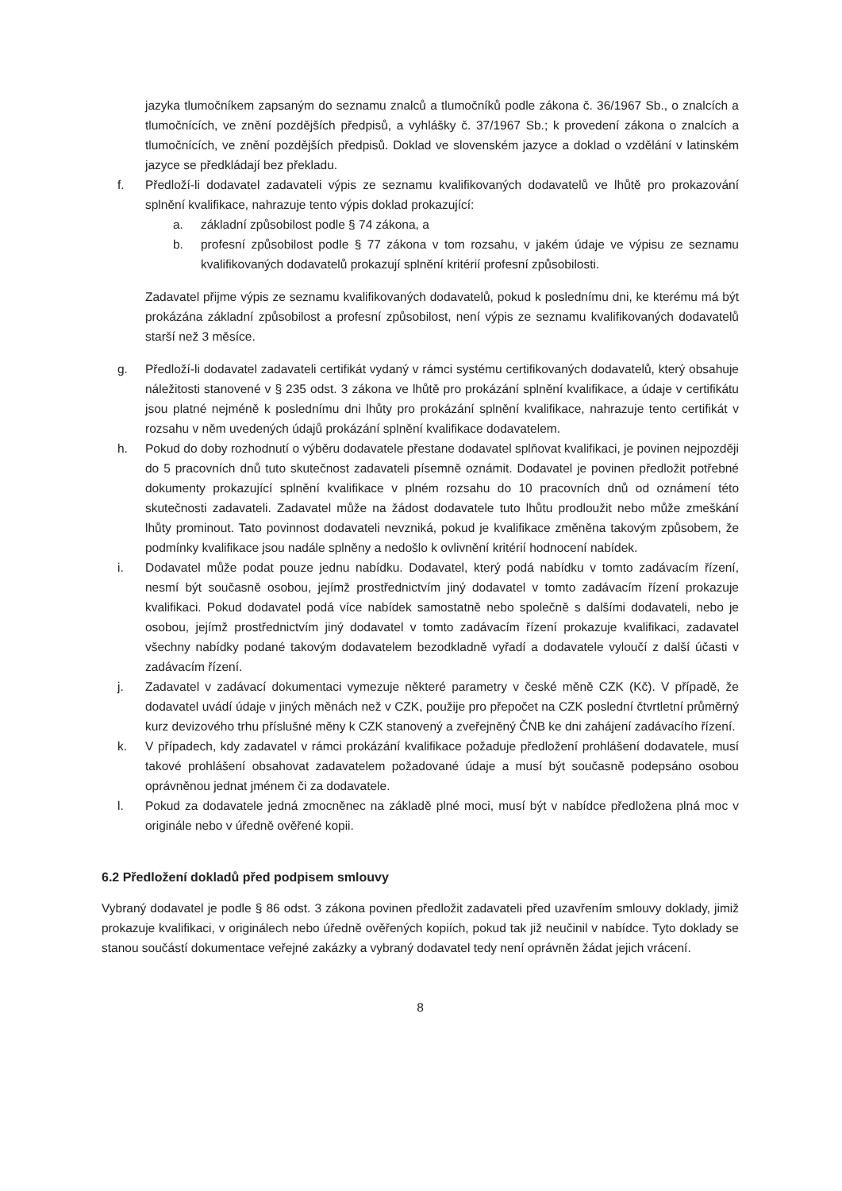jazyka tlumočníkem zapsaným do seznamu znalců a tlumočníků podle zákona č. 36/1967 Sb., o znalcích a tlumočnících, ve znění pozdějších předpisů, a vyhlášky č. 37/1967 Sb.; k provedení zákona o znalcích a tlumočnících, ve znění pozdějších předpisů. Doklad ve slovenském jazyce a doklad o vzdělání v latinském jazyce se předkládají bez překladu.
f. Předloží-li dodavatel zadavateli výpis ze seznamu kvalifikovaných dodavatelů ve lhůtě pro prokazování splnění kvalifikace, nahrazuje tento výpis doklad prokazující:
a. základní způsobilost podle § 74 zákona, a
b. profesní způsobilost podle § 77 zákona v tom rozsahu, v jakém údaje ve výpisu ze seznamu kvalifikovaných dodavatelů prokazují splnění kritérií profesní způsobilosti.
Zadavatel přijme výpis ze seznamu kvalifikovaných dodavatelů, pokud k poslednímu dni, ke kterému má být prokázána základní způsobilost a profesní způsobilost, není výpis ze seznamu kvalifikovaných dodavatelů starší než 3 měsíce.
g. Předloží-li dodavatel zadavateli certifikát vydaný v rámci systému certifikovaných dodavatelů, který obsahuje náležitosti stanovené v § 235 odst. 3 zákona ve lhůtě pro prokázání splnění kvalifikace, a údaje v certifikátu jsou platné nejméně k poslednímu dni lhůty pro prokázání splnění kvalifikace, nahrazuje tento certifikát v rozsahu v něm uvedených údajů prokázání splnění kvalifikace dodavatelem.
h. Pokud do doby rozhodnutí o výběru dodavatele přestane dodavatel splňovat kvalifikaci, je povinen nejpozději do 5 pracovních dnů tuto skutečnost zadavateli písemně oznámit. Dodavatel je povinen předložit potřebné dokumenty prokazující splnění kvalifikace v plném rozsahu do 10 pracovních dnů od oznámení této skutečnosti zadavateli. Zadavatel může na žádost dodavatele tuto lhůtu prodloužit nebo může zmeškání lhůty prominout. Tato povinnost dodavateli nevzniká, pokud je kvalifikace změněna takovým způsobem, že podmínky kvalifikace jsou nadále splněny a nedošlo k ovlivnění kritérií hodnocení nabídek.
i. Dodavatel může podat pouze jednu nabídku. Dodavatel, který podá nabídku v tomto zadávacím řízení, nesmí být současně osobou, jejímž prostřednictvím jiný dodavatel v tomto zadávacím řízení prokazuje kvalifikaci. Pokud dodavatel podá více nabídek samostatně nebo společně s dalšími dodavateli, nebo je osobou, jejímž prostřednictvím jiný dodavatel v tomto zadávacím řízení prokazuje kvalifikaci, zadavatel všechny nabídky podané takovým dodavatelem bezodkladně vyřadí a dodavatele vyloučí z další účasti v zadávacím řízení.
j. Zadavatel v zadávací dokumentaci vymezuje některé parametry v české měně CZK (Kč). V případě, že dodavatel uvádí údaje v jiných měnách než v CZK, použije pro přepočet na CZK poslední čtvrtletní průměrný kurz devizového trhu příslušné měny k CZK stanovený a zveřejněný ČNB ke dni zahájení zadávacího řízení.
k. V případech, kdy zadavatel v rámci prokázání kvalifikace požaduje předložení prohlášení dodavatele, musí takové prohlášení obsahovat zadavatelem požadované údaje a musí být současně podepsáno osobou oprávněnou jednat jménem či za dodavatele.
l. Pokud za dodavatele jedná zmocněnec na základě plné moci, musí být v nabídce předložena plná moc v originále nebo v úředně ověřené kopii.
6.2 Předložení dokladů před podpisem smlouvy
Vybraný dodavatel je podle § 86 odst. 3 zákona povinen předložit zadavateli před uzavřením smlouvy doklady, jimiž prokazuje kvalifikaci, v originálech nebo úředně ověřených kopiích, pokud tak již neučinil v nabídce. Tyto doklady se stanou součástí dokumentace veřejné zakázky a vybraný dodavatel tedy není oprávněn žádat jejich vrácení.
8